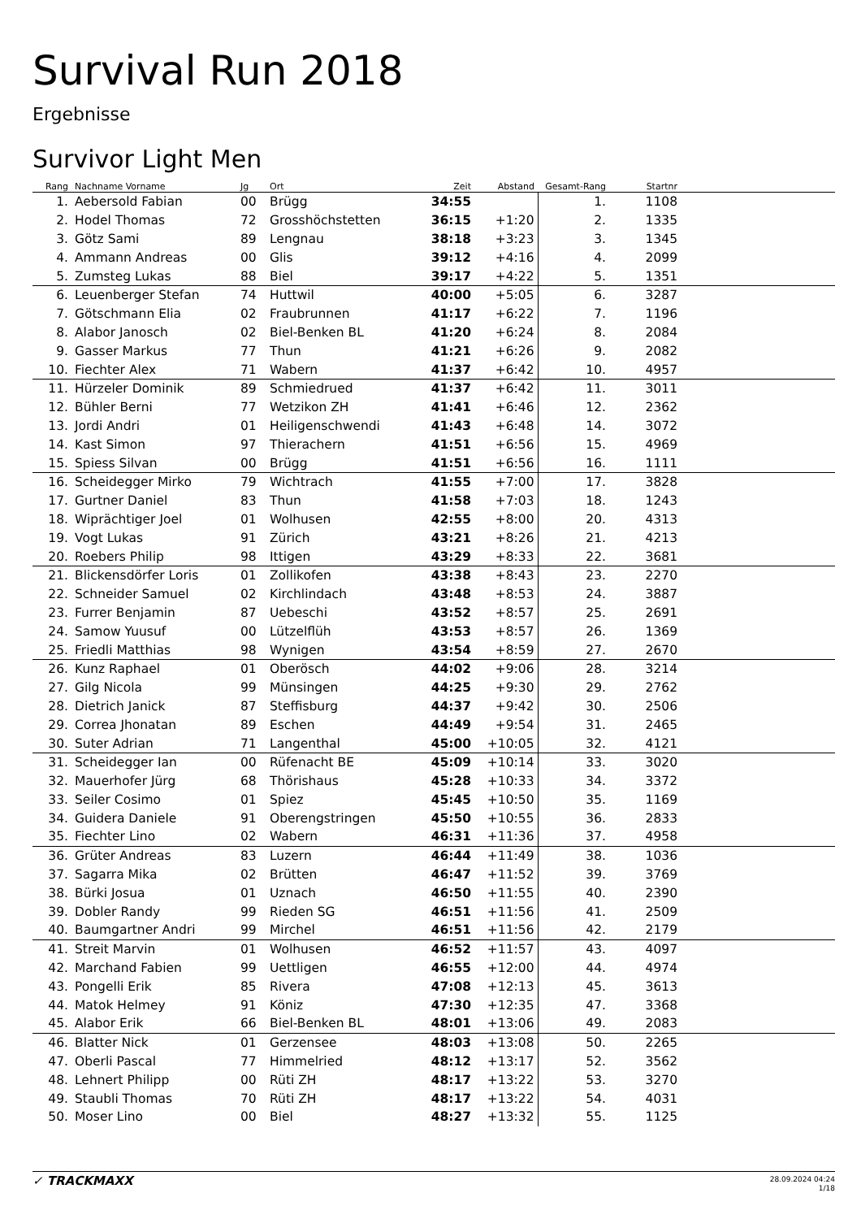Survival Run 2018
Ergebnisse
Survivor Light Men
| Rang | Nachname Vorname | Jg | Ort | Zeit | Abstand | Gesamt-Rang | Startnr | |
| --- | --- | --- | --- | --- | --- | --- | --- | --- |
| 1. | Aebersold Fabian | 00 | Brügg | 34:55 | | 1. | 1108 | |
| 2. | Hodel Thomas | 72 | Grosshöchstetten | 36:15 | +1:20 | 2. | 1335 | |
| 3. | Götz Sami | 89 | Lengnau | 38:18 | +3:23 | 3. | 1345 | |
| 4. | Ammann Andreas | 00 | Glis | 39:12 | +4:16 | 4. | 2099 | |
| 5. | Zumsteg Lukas | 88 | Biel | 39:17 | +4:22 | 5. | 1351 | |
| 6. | Leuenberger Stefan | 74 | Huttwil | 40:00 | +5:05 | 6. | 3287 | |
| 7. | Götschmann Elia | 02 | Fraubrunnen | 41:17 | +6:22 | 7. | 1196 | |
| 8. | Alabor Janosch | 02 | Biel-Benken BL | 41:20 | +6:24 | 8. | 2084 | |
| 9. | Gasser Markus | 77 | Thun | 41:21 | +6:26 | 9. | 2082 | |
| 10. | Fiechter Alex | 71 | Wabern | 41:37 | +6:42 | 10. | 4957 | |
| 11. | Hürzeler Dominik | 89 | Schmiedrued | 41:37 | +6:42 | 11. | 3011 | |
| 12. | Bühler Berni | 77 | Wetzikon ZH | 41:41 | +6:46 | 12. | 2362 | |
| 13. | Jordi Andri | 01 | Heiligenschwendi | 41:43 | +6:48 | 14. | 3072 | |
| 14. | Kast Simon | 97 | Thierachern | 41:51 | +6:56 | 15. | 4969 | |
| 15. | Spiess Silvan | 00 | Brügg | 41:51 | +6:56 | 16. | 1111 | |
| 16. | Scheidegger Mirko | 79 | Wichtrach | 41:55 | +7:00 | 17. | 3828 | |
| 17. | Gurtner Daniel | 83 | Thun | 41:58 | +7:03 | 18. | 1243 | |
| 18. | Wiprächtiger Joel | 01 | Wolhusen | 42:55 | +8:00 | 20. | 4313 | |
| 19. | Vogt Lukas | 91 | Zürich | 43:21 | +8:26 | 21. | 4213 | |
| 20. | Roebers Philip | 98 | Ittigen | 43:29 | +8:33 | 22. | 3681 | |
| 21. | Blickensdörfer Loris | 01 | Zollikofen | 43:38 | +8:43 | 23. | 2270 | |
| 22. | Schneider Samuel | 02 | Kirchlindach | 43:48 | +8:53 | 24. | 3887 | |
| 23. | Furrer Benjamin | 87 | Uebeschi | 43:52 | +8:57 | 25. | 2691 | |
| 24. | Samow Yuusuf | 00 | Lützelflüh | 43:53 | +8:57 | 26. | 1369 | |
| 25. | Friedli Matthias | 98 | Wynigen | 43:54 | +8:59 | 27. | 2670 | |
| 26. | Kunz Raphael | 01 | Oberösch | 44:02 | +9:06 | 28. | 3214 | |
| 27. | Gilg Nicola | 99 | Münsingen | 44:25 | +9:30 | 29. | 2762 | |
| 28. | Dietrich Janick | 87 | Steffisburg | 44:37 | +9:42 | 30. | 2506 | |
| 29. | Correa Jhonatan | 89 | Eschen | 44:49 | +9:54 | 31. | 2465 | |
| 30. | Suter Adrian | 71 | Langenthal | 45:00 | +10:05 | 32. | 4121 | |
| 31. | Scheidegger Ian | 00 | Rüfenacht BE | 45:09 | +10:14 | 33. | 3020 | |
| 32. | Mauerhofer Jürg | 68 | Thörishaus | 45:28 | +10:33 | 34. | 3372 | |
| 33. | Seiler Cosimo | 01 | Spiez | 45:45 | +10:50 | 35. | 1169 | |
| 34. | Guidera Daniele | 91 | Oberengstringen | 45:50 | +10:55 | 36. | 2833 | |
| 35. | Fiechter Lino | 02 | Wabern | 46:31 | +11:36 | 37. | 4958 | |
| 36. | Grüter Andreas | 83 | Luzern | 46:44 | +11:49 | 38. | 1036 | |
| 37. | Sagarra Mika | 02 | Brütten | 46:47 | +11:52 | 39. | 3769 | |
| 38. | Bürki Josua | 01 | Uznach | 46:50 | +11:55 | 40. | 2390 | |
| 39. | Dobler Randy | 99 | Rieden SG | 46:51 | +11:56 | 41. | 2509 | |
| 40. | Baumgartner Andri | 99 | Mirchel | 46:51 | +11:56 | 42. | 2179 | |
| 41. | Streit Marvin | 01 | Wolhusen | 46:52 | +11:57 | 43. | 4097 | |
| 42. | Marchand Fabien | 99 | Uettligen | 46:55 | +12:00 | 44. | 4974 | |
| 43. | Pongelli Erik | 85 | Rivera | 47:08 | +12:13 | 45. | 3613 | |
| 44. | Matok Helmey | 91 | Köniz | 47:30 | +12:35 | 47. | 3368 | |
| 45. | Alabor Erik | 66 | Biel-Benken BL | 48:01 | +13:06 | 49. | 2083 | |
| 46. | Blatter Nick | 01 | Gerzensee | 48:03 | +13:08 | 50. | 2265 | |
| 47. | Oberli Pascal | 77 | Himmelried | 48:12 | +13:17 | 52. | 3562 | |
| 48. | Lehnert Philipp | 00 | Rüti ZH | 48:17 | +13:22 | 53. | 3270 | |
| 49. | Staubli Thomas | 70 | Rüti ZH | 48:17 | +13:22 | 54. | 4031 | |
| 50. | Moser Lino | 00 | Biel | 48:27 | +13:32 | 55. | 1125 | |
✓ TRACKMAXX 28.09.2024 04:24
1/18